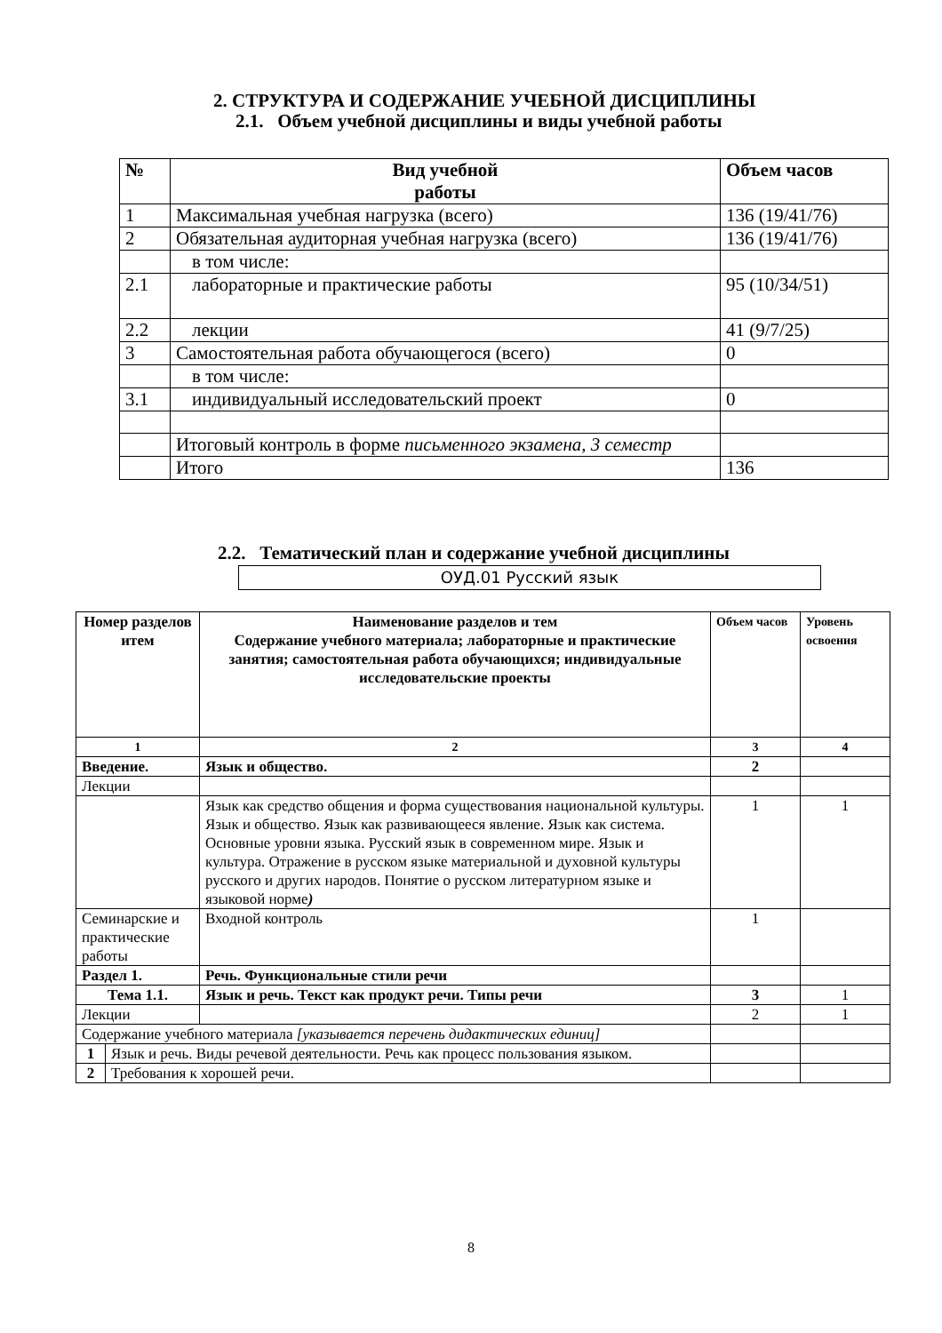2. СТРУКТУРА И СОДЕРЖАНИЕ УЧЕБНОЙ ДИСЦИПЛИНЫ
2.1. Объем учебной дисциплины и виды учебной работы
| № | Вид учебной работы | Объем часов |
| --- | --- | --- |
| 1 | Максимальная учебная нагрузка (всего) | 136 (19/41/76) |
| 2 | Обязательная аудиторная учебная нагрузка (всего) | 136 (19/41/76) |
| | в том числе: | |
| 2.1 | лабораторные и практические работы | 95 (10/34/51) |
| 2.2 | лекции | 41 (9/7/25) |
| 3 | Самостоятельная работа обучающегося (всего) | 0 |
| | в том числе: | |
| 3.1 | индивидуальный исследовательский проект | 0 |
| | Итоговый контроль в форме письменного экзамена, 3 семестр | |
| | Итого | 136 |
2.2. Тематический план и содержание учебной дисциплины
ОУД.01 Русский язык
| Номер разделов итем | | Наименование разделов и тем Содержание учебного материала; лабораторные и практические занятия; самостоятельная работа обучающихся; индивидуальные исследовательские проекты | Объем часов | Уровень освоения |
| --- | --- | --- | --- | --- |
| 1 | | 2 | 3 | 4 |
| Введение. | | Язык и общество. | 2 | |
| Лекции | | | | |
| | | Язык как средство общения и форма существования национальной культуры. Язык и общество. Язык как развивающееся явление. Язык как система. Основные уровни языка. Русский язык в современном мире. Язык и культура. Отражение в русском языке материальной и духовной культуры русского и других народов. Понятие о русском литературном языке и языковой норме ) | 1 | 1 |
| Семинарские и практические работы | | Входной контроль | 1 | |
| Раздел 1. | | Речь. Функциональные стили речи | | |
| Тема 1.1. | | Язык и речь. Текст как продукт речи. Типы речи | 3 | 1 |
| Лекции | | | 2 | 1 |
| Содержание учебного материала [указывается перечень дидактических единиц] | | | | |
| 1 | Язык и речь. Виды речевой деятельности. Речь как процесс пользования языком. | | | |
| 2 | Требования к хорошей речи. | | | |
8